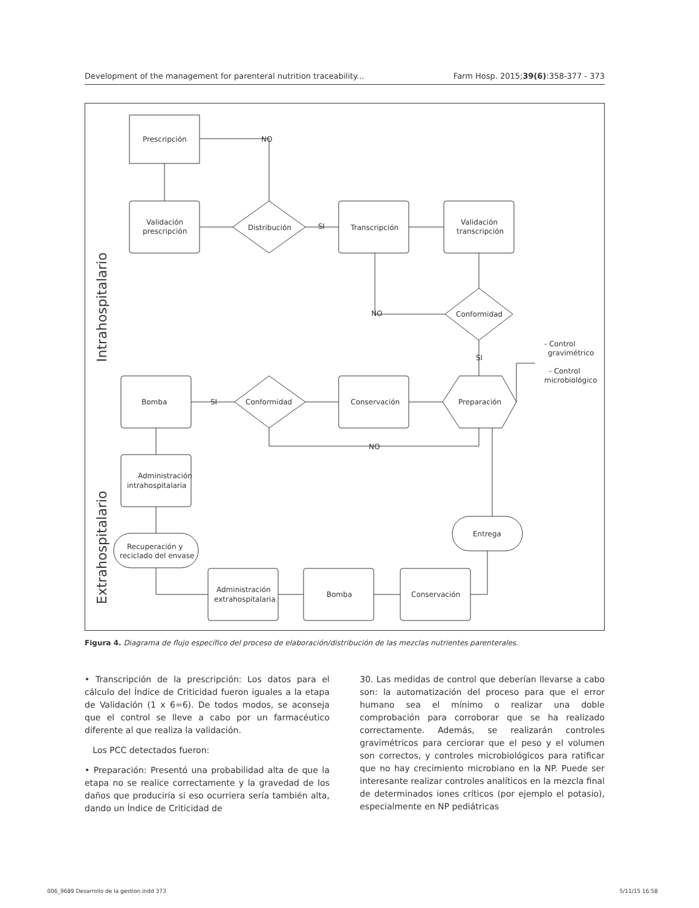Development of the management for parenteral nutrition traceability... Farm Hosp. 2015;39(6):358-377 - 373
Prescripción
NO
Validación
prescripción
Distribución
SI
Transcripción
Validación
transcripción
Conformidad
NO
SI
Preparación
Conservación
Conformidad
SI
Bomba
NO
- Control
gravimétrico
- Control
microbiológico
Administración
intrahospitalaria
Recuperación y
reciclado del envase
Entrega
Conservación
Bomba
Administración
extrahospitalaria
Intrahospitalario
Extrahospitalario
Figura 4. Diagrama de flujo específico del proceso de elaboración/distribución de las mezclas nutrientes parenterales.
• Transcripción de la prescripción: Los datos para el cálculo del Índice de Criticidad fueron iguales a la etapa de Validación (1 x 6=6). De todos modos, se aconseja que el control se lleve a cabo por un farmacéutico diferente al que realiza la validación.
Los PCC detectados fueron:
• Preparación: Presentó una probabilidad alta de que la etapa no se realice correctamente y la gravedad de los daños que produciría si eso ocurriera sería también alta, dando un Índice de Criticidad de
30. Las medidas de control que deberían llevarse a cabo son: la automatización del proceso para que el error humano sea el mínimo o realizar una doble comprobación para corroborar que se ha realizado correctamente. Además, se realizarán controles gravimétricos para cerciorar que el peso y el volumen son correctos, y controles microbiológicos para ratificar que no hay crecimiento microbiano en la NP. Puede ser interesante realizar controles analíticos en la mezcla final de determinados iones críticos (por ejemplo el potasio), especialmente en NP pediátricas
006_9689 Desarrollo de la gestion.indd 373 5/11/15 16:58